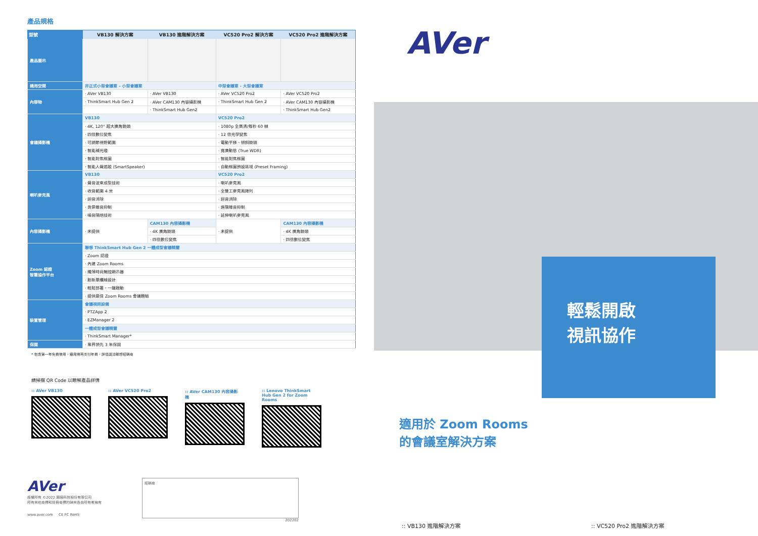產品規格
| 型號 | VB130 解決方案 | VB130 進階解決方案 | VC520 Pro2 解決方案 | VC520 Pro2 進階解決方案 |
| --- | --- | --- | --- | --- |
| 產品圖示 | | | | |
| 適用空間 | 非正式小型會議室 – 小型會議室 | | 中型會議室 - 大型會議室 | |
| 內容物 | · AVer VB130 | · AVer VB130 | · AVer VC520 Pro2 | · AVer VC520 Pro2 |
| | · ThinkSmart Hub Gen 2 | · AVer CAM130 內容攝影機 | · ThinkSmart Hub Gen 2 | · AVer CAM130 內容攝影機 |
| | | · ThinkSmart Hub Gen2 | | · ThinkSmart Hub Gen2 |
| 會議攝影機 | VB130 | | VC520 Pro2 | |
| | · 4K, 120° 超大廣角鏡頭 | | · 1080p 全高清/每秒 60 幀 | |
| | · 四倍數位變焦 | | · 12 倍光學變焦 | |
| | · 可調節視野範圍 | | · 電動平移、傾斜鏡頭 | |
| | · 智能補光燈 | | · 寬廣動態 (True WDR) | |
| | · 智能對焦框圖 | | · 智能對焦框圖 | |
| | · 智能人聲追蹤 (SmartSpeaker) | | · 自動框圖預設區域 (Preset Framing) | |
| 喇叭麥克風 | VB130 | | VC520 Pro2 | |
| | · 聲音波束成型技術 | | · 喇叭麥克風 | |
| | · 收音範圍 4 米 | | · 全雙工麥克風陣列 | |
| | · 迴音消除 | | · 迴音消除 | |
| | · 背景雜音抑制 | | · 進階雜音抑制 | |
| | · 噪音隔絕技術 | | · 延伸喇叭麥克風 | |
| 內容攝影機 | · 未提供 | CAM130 內容攝影機 | · 未提供 | CAM130 內容攝影機 |
| | | · 4K 廣角鏡頭 | | · 4K 廣角鏡頭 |
| | | · 四倍數位變焦 | | · 四倍數位變焦 |
| Zoom 認證 智慧協作平台 | 聯想 ThinkSmart Hub Gen 2 一體成型會議精靈 | | | |
| | · Zoom 認證 | | | |
| | · 內建 Zoom Rooms | | | |
| | · 纖薄時尚觸控顯示器 | | | |
| | · 創新單纜線設計 | | | |
| | · 輕鬆部署，一鍵啟動 | | | |
| | · 提供最佳 Zoom Rooms 會議體驗 | | | |
| 裝置管理 | 會議視訊設備 | | | |
| | · PTZApp 2 | | | |
| | · EZManager 2 | | | |
| | 一體成型會議精靈 | | | |
| | · ThinkSmart Manager* | | | |
| 保固 | · 業界領先 3 年保固 | | | |
* 包含第一年免費使用，續用需再支付年費，詳情請洽聯想經銷商
請掃描 QR Code 以瞭解產品詳情
:: AVer VB130 :: AVer VC520 Pro2 :: AVer CAM130 內容攝影機 :: Lenovo ThinkSmart Hub Gen 2 for Zoom Rooms
AVer
版權所有 ©2022 圓展科技股份有限公司
所有其他商標和註冊商標均歸其各自所有者擁有
www.aver.com CE FC RoHS
經銷商
202202
AVer
輕鬆開啟
視訊協作
適用於 Zoom Rooms
的會議室解決方案
:: VB130 進階解決方案 :: VC520 Pro2 進階解決方案